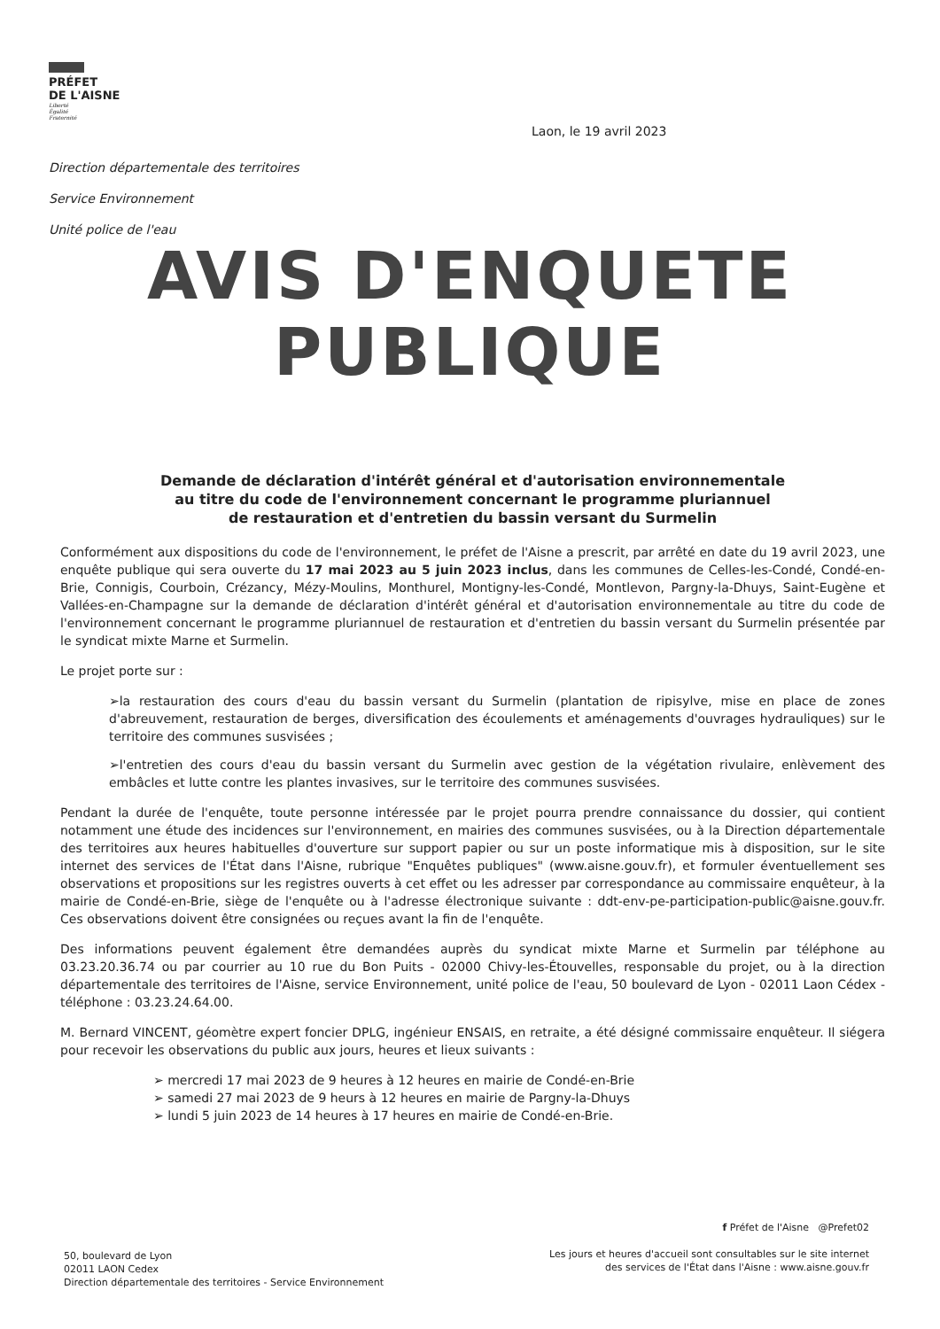PRÉFET
DE L'AISNE
Liberté
Égalité
Fraternité
Laon, le 19 avril 2023
Direction départementale des territoires
Service Environnement
Unité police de l'eau
AVIS D'ENQUETE
PUBLIQUE
Demande de déclaration d'intérêt général et d'autorisation environnementale
au titre du code de l'environnement concernant le programme pluriannuel
de restauration et d'entretien du bassin versant du Surmelin
Conformément aux dispositions du code de l'environnement, le préfet de l'Aisne a prescrit, par arrêté en date du 19 avril 2023, une enquête publique qui sera ouverte du 17 mai 2023 au 5 juin 2023 inclus, dans les communes de Celles-les-Condé, Condé-en-Brie, Connigis, Courboin, Crézancy, Mézy-Moulins, Monthurel, Montigny-les-Condé, Montlevon, Pargny-la-Dhuys, Saint-Eugène et Vallées-en-Champagne sur la demande de déclaration d'intérêt général et d'autorisation environnementale au titre du code de l'environnement concernant le programme pluriannuel de restauration et d'entretien du bassin versant du Surmelin présentée par le syndicat mixte Marne et Surmelin.
Le projet porte sur :
➢la restauration des cours d'eau du bassin versant du Surmelin (plantation de ripisylve, mise en place de zones d'abreuvement, restauration de berges, diversification des écoulements et aménagements d'ouvrages hydrauliques) sur le territoire des communes susvisées ;
➢l'entretien des cours d'eau du bassin versant du Surmelin avec gestion de la végétation rivulaire, enlèvement des embâcles et lutte contre les plantes invasives, sur le territoire des communes susvisées.
Pendant la durée de l'enquête, toute personne intéressée par le projet pourra prendre connaissance du dossier, qui contient notamment une étude des incidences sur l'environnement, en mairies des communes susvisées, ou à la Direction départementale des territoires aux heures habituelles d'ouverture sur support papier ou sur un poste informatique mis à disposition, sur le site internet des services de l'État dans l'Aisne, rubrique "Enquêtes publiques" (www.aisne.gouv.fr), et formuler éventuellement ses observations et propositions sur les registres ouverts à cet effet ou les adresser par correspondance au commissaire enquêteur, à la mairie de Condé-en-Brie, siège de l'enquête ou à l'adresse électronique suivante : ddt-env-pe-participation-public@aisne.gouv.fr. Ces observations doivent être consignées ou reçues avant la fin de l'enquête.
Des informations peuvent également être demandées auprès du syndicat mixte Marne et Surmelin par téléphone au 03.23.20.36.74 ou par courrier au 10 rue du Bon Puits - 02000 Chivy-les-Étouvelles, responsable du projet, ou à la direction départementale des territoires de l'Aisne, service Environnement, unité police de l'eau, 50 boulevard de Lyon - 02011 Laon Cédex - téléphone : 03.23.24.64.00.
M. Bernard VINCENT, géomètre expert foncier DPLG, ingénieur ENSAIS, en retraite, a été désigné commissaire enquêteur. Il siégera pour recevoir les observations du public aux jours, heures et lieux suivants :
➢ mercredi 17 mai 2023 de 9 heures à 12 heures en mairie de Condé-en-Brie
➢ samedi 27 mai 2023 de 9 heurs à 12 heures en mairie de Pargny-la-Dhuys
➢ lundi 5 juin 2023 de 14 heures à 17 heures en mairie de Condé-en-Brie.
50, boulevard de Lyon
02011 LAON Cedex
Direction départementale des territoires - Service Environnement
f Préfet de l'Aisne @Prefet02
Les jours et heures d'accueil sont consultables sur le site internet
des services de l'État dans l'Aisne : www.aisne.gouv.fr